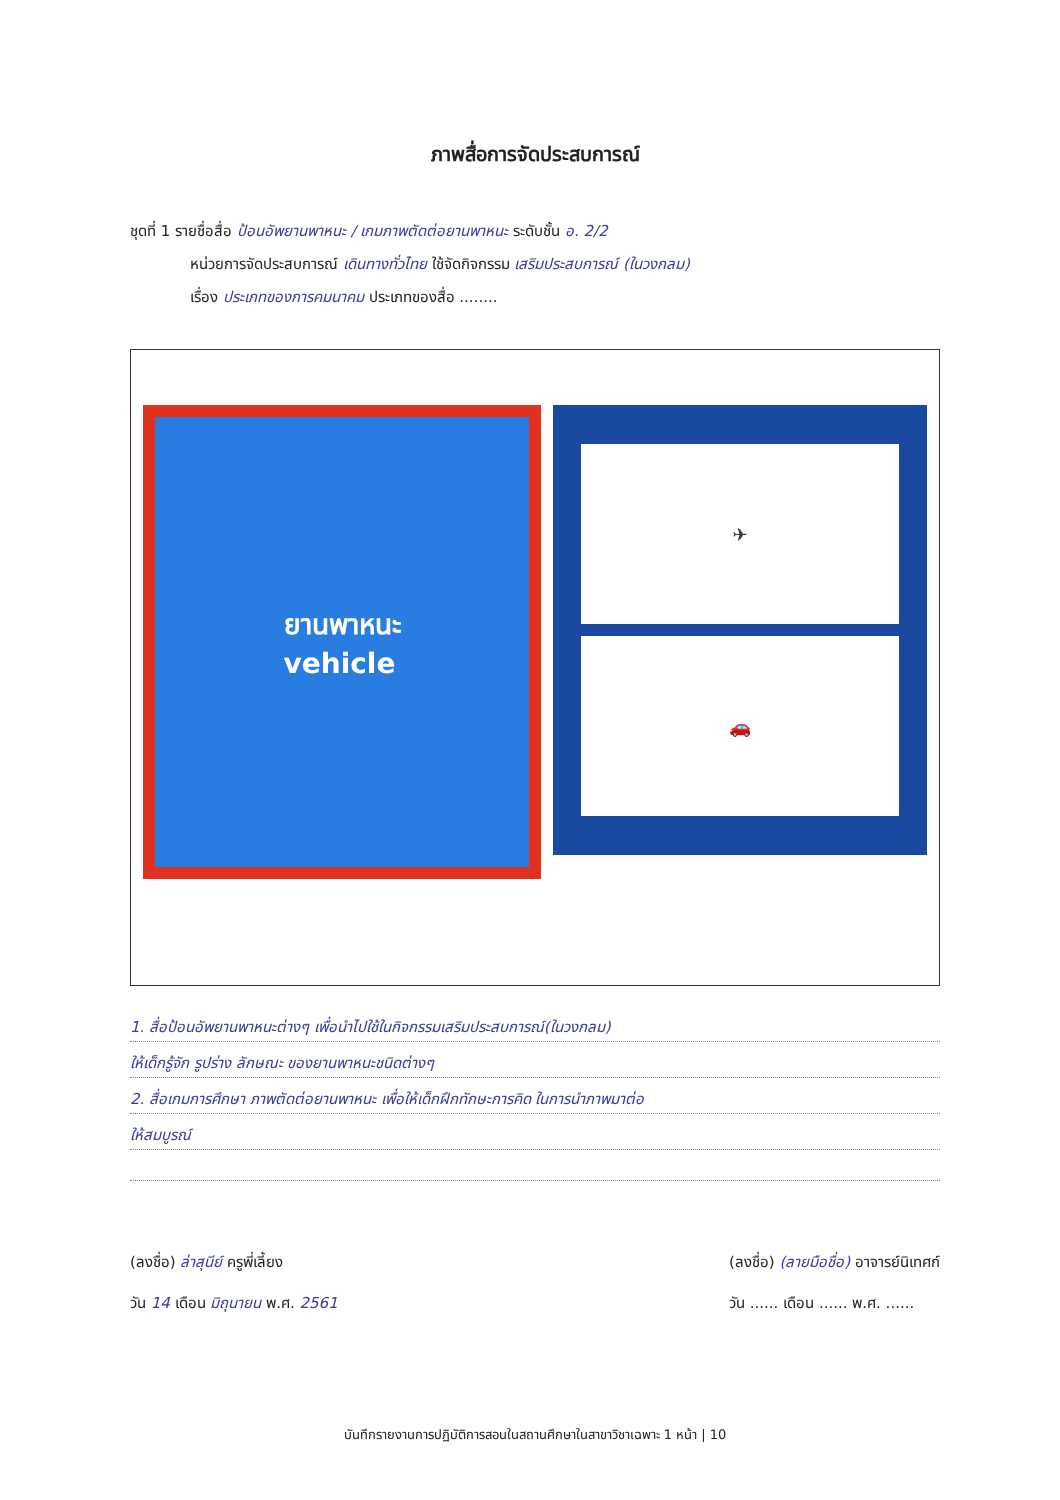ภาพสื่อการจัดประสบการณ์
ชุดที่ 1 รายชื่อสื่อ ป้อนอัพยานพาหนะ / เกมภาพตัดต่อยานพาหนะ ระดับชั้น อ. 2/2
หน่วยการจัดประสบการณ์ เดินทางทั่วไทย ใช้จัดกิจกรรม เสริมประสบการณ์ (ในวงกลม)
เรื่อง ประเภทของการคมนาคม ประเภทของสื่อ ........
ยานพาหนะ
vehicle
✈
🚗
1. สื่อป้อนอัพยานพาหนะต่างๆ เพื่อนำไปใช้ในกิจกรรมเสริมประสบการณ์(ในวงกลม)
ให้เด็กรู้จัก รูปร่าง ลักษณะ ของยานพาหนะชนิดต่างๆ
2. สื่อเกมการศึกษา ภาพตัดต่อยานพาหนะ เพื่อให้เด็กฝึกทักษะการคิด ในการนำภาพมาต่อ
ให้สมบูรณ์
(ลงชื่อ) ล่าสุนีย์ ครูพี่เลี้ยง
วัน 14 เดือน มิถุนายน พ.ศ. 2561
(ลงชื่อ) (ลายมือชื่อ) อาจารย์นิเทศก์
วัน ...... เดือน ...... พ.ศ. ......
บันทึกรายงานการปฏิบัติการสอนในสถานศึกษาในสาขาวิชาเฉพาะ 1 หน้า | 10